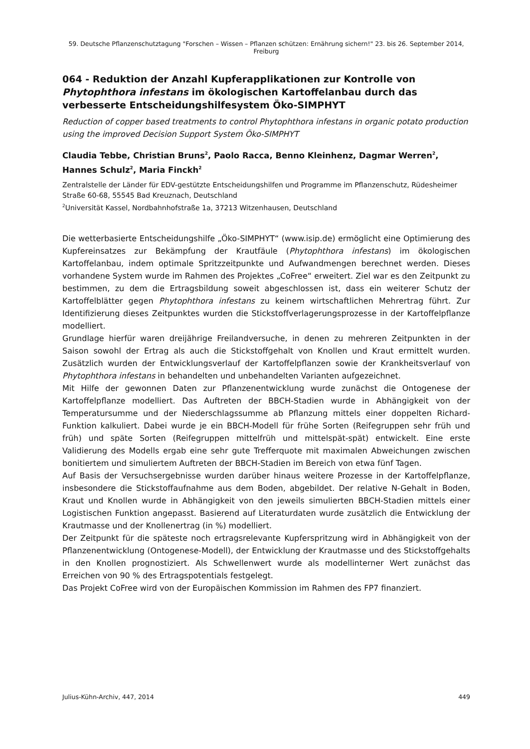59. Deutsche Pflanzenschutztagung "Forschen – Wissen – Pflanzen schützen: Ernährung sichern!" 23. bis 26. September 2014, Freiburg
064 - Reduktion der Anzahl Kupferapplikationen zur Kontrolle von Phytophthora infestans im ökologischen Kartoffelanbau durch das verbesserte Entscheidungshilfesystem Öko-SIMPHYT
Reduction of copper based treatments to control Phytophthora infestans in organic potato production using the improved Decision Support System Öko-SIMPHYT
Claudia Tebbe, Christian Bruns<sup>2</sup>, Paolo Racca, Benno Kleinhenz, Dagmar Werren<sup>2</sup>, Hannes Schulz<sup>2</sup>, Maria Finckh<sup>2</sup>
Zentralstelle der Länder für EDV-gestützte Entscheidungshilfen und Programme im Pflanzenschutz, Rüdesheimer Straße 60-68, 55545 Bad Kreuznach, Deutschland
<sup>2</sup> Universität Kassel, Nordbahnhofstraße 1a, 37213 Witzenhausen, Deutschland
Die wetterbasierte Entscheidungshilfe „Öko-SIMPHYT“ (www.isip.de) ermöglicht eine Optimierung des Kupfereinsatzes zur Bekämpfung der Krautfäule (Phytophthora infestans) im ökologischen Kartoffelanbau, indem optimale Spritzzeitpunkte und Aufwandmengen berechnet werden. Dieses vorhandene System wurde im Rahmen des Projektes „CoFree“ erweitert. Ziel war es den Zeitpunkt zu bestimmen, zu dem die Ertragsbildung soweit abgeschlossen ist, dass ein weiterer Schutz der Kartoffelblätter gegen Phytophthora infestans zu keinem wirtschaftlichen Mehrertrag führt. Zur Identifizierung dieses Zeitpunktes wurden die Stickstoffverlagerungsprozesse in der Kartoffelpflanze modelliert.
Grundlage hierfür waren dreijährige Freilandversuche, in denen zu mehreren Zeitpunkten in der Saison sowohl der Ertrag als auch die Stickstoffgehalt von Knollen und Kraut ermittelt wurden. Zusätzlich wurden der Entwicklungsverlauf der Kartoffelpflanzen sowie der Krankheitsverlauf von Phytophthora infestans in behandelten und unbehandelten Varianten aufgezeichnet.
Mit Hilfe der gewonnen Daten zur Pflanzenentwicklung wurde zunächst die Ontogenese der Kartoffelpflanze modelliert. Das Auftreten der BBCH-Stadien wurde in Abhängigkeit von der Temperatursumme und der Niederschlagssumme ab Pflanzung mittels einer doppelten Richard-Funktion kalkuliert. Dabei wurde je ein BBCH-Modell für frühe Sorten (Reifegruppen sehr früh und früh) und späte Sorten (Reifegruppen mittelfrüh und mittelspät-spät) entwickelt. Eine erste Validierung des Modells ergab eine sehr gute Trefferquote mit maximalen Abweichungen zwischen bonitiertem und simuliertem Auftreten der BBCH-Stadien im Bereich von etwa fünf Tagen.
Auf Basis der Versuchsergebnisse wurden darüber hinaus weitere Prozesse in der Kartoffelpflanze, insbesondere die Stickstoffaufnahme aus dem Boden, abgebildet. Der relative N-Gehalt in Boden, Kraut und Knollen wurde in Abhängigkeit von den jeweils simulierten BBCH-Stadien mittels einer Logistischen Funktion angepasst. Basierend auf Literaturdaten wurde zusätzlich die Entwicklung der Krautmasse und der Knollenertrag (in %) modelliert.
Der Zeitpunkt für die späteste noch ertragsrelevante Kupferspritzung wird in Abhängigkeit von der Pflanzenentwicklung (Ontogenese-Modell), der Entwicklung der Krautmasse und des Stickstoffgehalts in den Knollen prognostiziert. Als Schwellenwert wurde als modellinterner Wert zunächst das Erreichen von 90 % des Ertragspotentials festgelegt.
Das Projekt CoFree wird von der Europäischen Kommission im Rahmen des FP7 finanziert.
Julius-Kühn-Archiv, 447, 2014 449